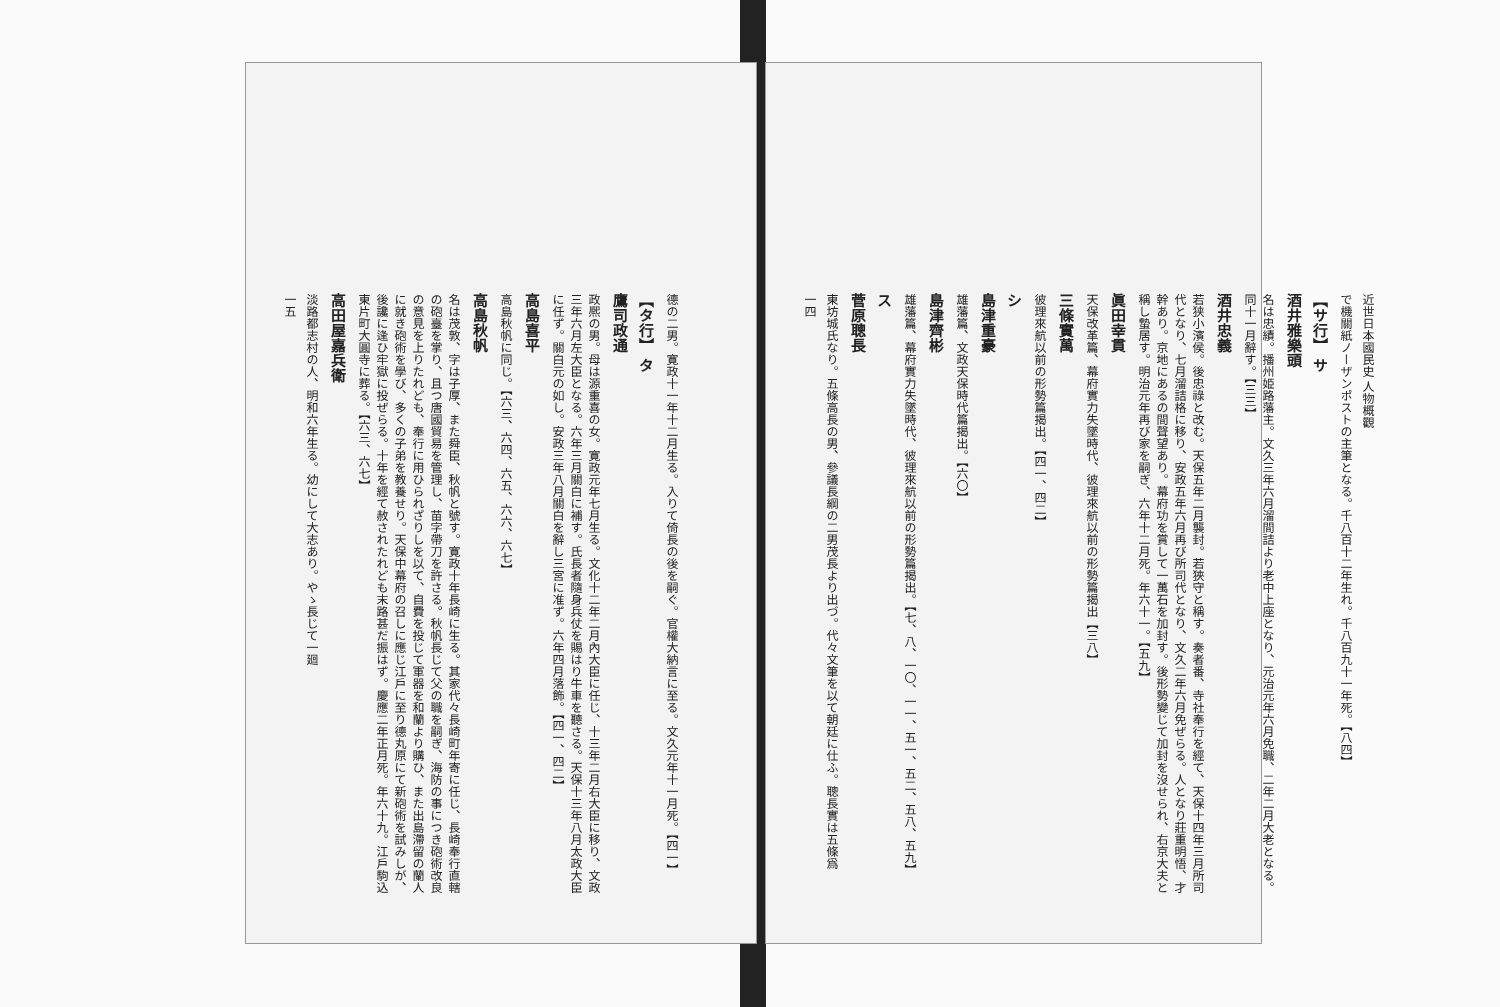近世日本國民史 人物概觀
で機關紙ノーザンポストの主筆となる。千八百十二年生れ。千八百九十一年死。【八四】
【サ行】 サ
酒井雅樂頭
名は忠績。播州姫路藩主。文久三年六月溜間詰より老中上座となり、元治元年六月免職、二年二月大老となる。同十一月辭す。【三三】
酒井忠義
若狭小濱侯。後忠祿と改む。天保五年二月襲封。若狹守と稱す。奏者番、寺社奉行を經て、天保十四年三月所司代となり、七月溜詰格に移り、安政五年六月再び所司代となり、文久二年六月免ぜらる。人となり莊重明悟、才幹あり。京地にあるの間聲望あり。幕府功を賞して一萬石を加封す。後形勢變じて加封を沒せられ、右京大夫と稱し蟄居す。明治元年再び家を嗣ぎ、六年十二月死。年六十一。【五九】
眞田幸貫
天保改革篇、幕府實力失墜時代、彼理來航以前の形勢篇揭出【三八】
三條實萬
彼理來航以前の形勢篇揭出。【四一、四二】
シ
島津重豪
雄藩篇、文政天保時代篇揭出。【六〇】
島津齊彬
雄藩篇、幕府實力失墜時代、彼理來航以前の形勢篇揭出。【七、八、一〇、一一、五一、五二、五八、五九】
ス
菅原聰長
東坊城氏なり。五條高長の男、參議長綱の二男茂長より出づ。代々文筆を以て朝廷に仕ふ。聰長實は五條爲
一四
德の二男。寛政十一年十二月生る。入りて倚長の後を嗣ぐ。官權大納言に至る。文久元年十一月死。【四一】
【タ行】 タ
鷹司政通
政熈の男。母は源重喜の女。寛政元年七月生る。文化十二年二月內大臣に任じ、十三年二月右大臣に移り、文政三年六月左大臣となる。六年三月關白に補す。氏長者隨身兵仗を賜はり牛車を聽さる。天保十三年八月太政大臣に任ず。關白元の如し。安政三年八月關白を辭し三宮に准ず。六年四月落飾。【四一、四二】
高島喜平
高島秋帆に同じ。【六三、六四、六五、六六、六七】
高島秋帆
名は茂敦、字は子厚、また舜臣、秋帆と號す。寛政十年長崎に生る。其家代々長崎町年寄に任じ、長崎奉行直轄の砲臺を掌り、且つ唐國貿易を管理し、苗字帶刀を許さる。秋帆長じて父の職を嗣ぎ、海防の事につき砲術改良の意見を上りたれども、奉行に用ひられざりしを以て、自費を投じて軍器を和蘭より購ひ、また出島滯留の蘭人に就き砲術を學び、多くの子弟を教養せり。天保中幕府の召しに應じ江戶に至り德丸原にて新砲術を試みしが、後讒に逢ひ牢獄に投ぜらる。十年を經て赦されたれども末路甚だ振はず。慶應二年正月死。年六十九。江戶駒込東片町大圓寺に葬る。【六三、六七】
高田屋嘉兵衛
淡路都志村の人、明和六年生る。幼にして大志あり。やゝ長じて一廻
一五